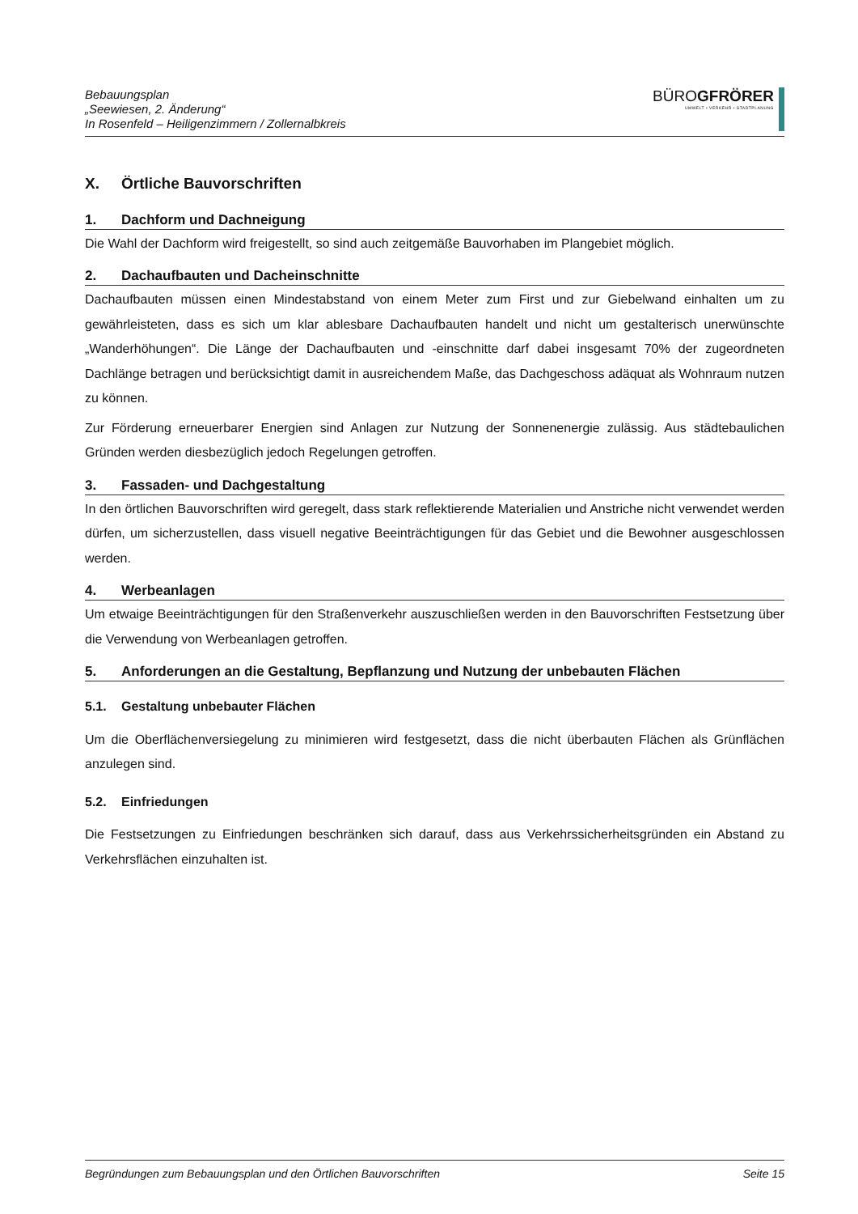Bebauungsplan
„Seewiesen, 2. Änderung“
In Rosenfeld – Heiligenzimmern / Zollernalbkreis
BÜROGFRÖRER
UMWELT • VERKEHR • STADTPLANUNG
X. Örtliche Bauvorschriften
1. Dachform und Dachneigung
Die Wahl der Dachform wird freigestellt, so sind auch zeitgemäße Bauvorhaben im Plangebiet möglich.
2. Dachaufbauten und Dacheinschnitte
Dachaufbauten müssen einen Mindestabstand von einem Meter zum First und zur Giebelwand einhalten um zu gewährleisteten, dass es sich um klar ablesbare Dachaufbauten handelt und nicht um gestalterisch unerwünschte „Wanderhöhungen“. Die Länge der Dachaufbauten und -einschnitte darf dabei insgesamt 70% der zugeordneten Dachlänge betragen und berücksichtigt damit in ausreichendem Maße, das Dachgeschoss adäquat als Wohnraum nutzen zu können.
Zur Förderung erneuerbarer Energien sind Anlagen zur Nutzung der Sonnenenergie zulässig. Aus städtebaulichen Gründen werden diesbezüglich jedoch Regelungen getroffen.
3. Fassaden- und Dachgestaltung
In den örtlichen Bauvorschriften wird geregelt, dass stark reflektierende Materialien und Anstriche nicht verwendet werden dürfen, um sicherzustellen, dass visuell negative Beeinträchtigungen für das Gebiet und die Bewohner ausgeschlossen werden.
4. Werbeanlagen
Um etwaige Beeinträchtigungen für den Straßenverkehr auszuschließen werden in den Bauvorschriften Festsetzung über die Verwendung von Werbeanlagen getroffen.
5. Anforderungen an die Gestaltung, Bepflanzung und Nutzung der unbebauten Flächen
5.1. Gestaltung unbebauter Flächen
Um die Oberflächenversiegelung zu minimieren wird festgesetzt, dass die nicht überbauten Flächen als Grünflächen anzulegen sind.
5.2. Einfriedungen
Die Festsetzungen zu Einfriedungen beschränken sich darauf, dass aus Verkehrssicherheitsgründen ein Abstand zu Verkehrsflächen einzuhalten ist.
Begründungen zum Bebauungsplan und den Örtlichen Bauvorschriften Seite 15